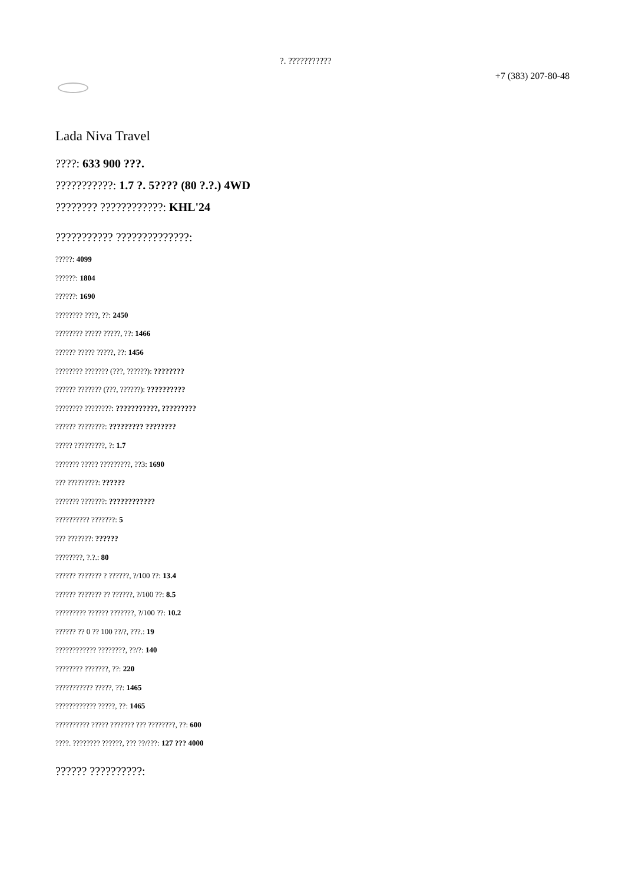?. ???????????
+7 (383) 207-80-48
Lada Niva Travel
????: 633 900 ???.
???????????: 1.7 ?. 5???? (80 ?.?.) 4WD
???????? ????????????: KHL'24
??????????? ??????????????:
?????: 4099
??????: 1804
??????: 1690
???????? ????, ??: 2450
???????? ????? ?????, ??: 1466
?????? ????? ?????, ??: 1456
???????? ??????? (???, ??????): ????????
?????? ??????? (???, ??????): ??????????
???????? ????????: ???????????, ?????????
?????? ????????: ????????? ????????
????? ?????????, ?: 1.7
??????? ????? ?????????, ??3: 1690
??? ?????????: ??????
??????? ???????: ????????????
?????????? ???????: 5
??? ???????: ??????
????????, ?.?.: 80
?????? ??????? ? ??????, ?/100 ??: 13.4
?????? ??????? ?? ??????, ?/100 ??: 8.5
????????? ?????? ???????, ?/100 ??: 10.2
?????? ?? 0 ?? 100 ??/?, ???.: 19
???????????? ????????, ??/?: 140
???????? ???????, ??: 220
??????????? ?????, ??: 1465
???????????? ?????, ??: 1465
?????????? ????? ??????? ??? ????????, ??: 600
????. ???????? ??????, ??? ??/???: 127 ??? 4000
?????? ??????????: